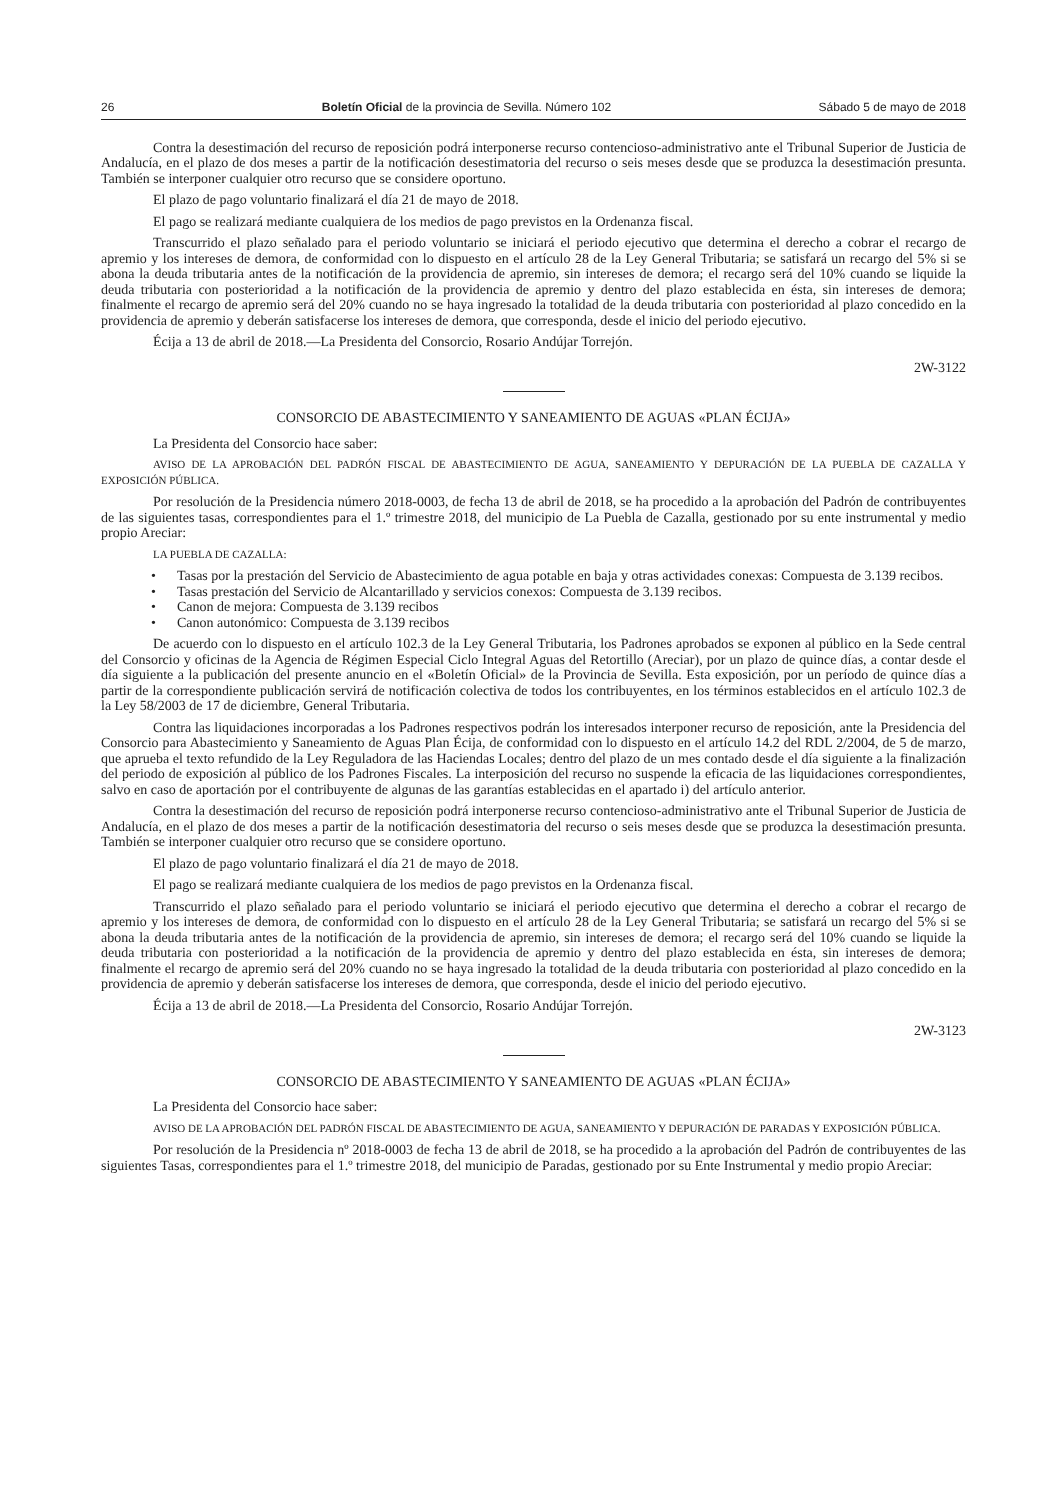26 Boletín Oficial de la provincia de Sevilla. Número 102 Sábado 5 de mayo de 2018
Contra la desestimación del recurso de reposición podrá interponerse recurso contencioso-administrativo ante el Tribunal Superior de Justicia de Andalucía, en el plazo de dos meses a partir de la notificación desestimatoria del recurso o seis meses desde que se produzca la desestimación presunta. También se interponer cualquier otro recurso que se considere oportuno.
El plazo de pago voluntario finalizará el día 21 de mayo de 2018.
El pago se realizará mediante cualquiera de los medios de pago previstos en la Ordenanza fiscal.
Transcurrido el plazo señalado para el periodo voluntario se iniciará el periodo ejecutivo que determina el derecho a cobrar el recargo de apremio y los intereses de demora, de conformidad con lo dispuesto en el artículo 28 de la Ley General Tributaria; se satisfará un recargo del 5% si se abona la deuda tributaria antes de la notificación de la providencia de apremio, sin intereses de demora; el recargo será del 10% cuando se liquide la deuda tributaria con posterioridad a la notificación de la providencia de apremio y dentro del plazo establecida en ésta, sin intereses de demora; finalmente el recargo de apremio será del 20% cuando no se haya ingresado la totalidad de la deuda tributaria con posterioridad al plazo concedido en la providencia de apremio y deberán satisfacerse los intereses de demora, que corresponda, desde el inicio del periodo ejecutivo.
Écija a 13 de abril de 2018.—La Presidenta del Consorcio, Rosario Andújar Torrejón.
2W-3122
CONSORCIO DE ABASTECIMIENTO Y SANEAMIENTO DE AGUAS «PLAN ÉCIJA»
La Presidenta del Consorcio hace saber:
AVISO DE LA APROBACIÓN DEL PADRÓN FISCAL DE ABASTECIMIENTO DE AGUA, SANEAMIENTO Y DEPURACIÓN DE LA PUEBLA DE CAZALLA Y EXPOSICIÓN PÚBLICA.
Por resolución de la Presidencia número 2018-0003, de fecha 13 de abril de 2018, se ha procedido a la aprobación del Padrón de contribuyentes de las siguientes tasas, correspondientes para el 1.º trimestre 2018, del municipio de La Puebla de Cazalla, gestionado por su ente instrumental y medio propio Areciar:
LA PUEBLA DE CAZALLA:
• Tasas por la prestación del Servicio de Abastecimiento de agua potable en baja y otras actividades conexas: Compuesta de 3.139 recibos.
• Tasas prestación del Servicio de Alcantarillado y servicios conexos: Compuesta de 3.139 recibos.
• Canon de mejora: Compuesta de 3.139 recibos
• Canon autonómico: Compuesta de 3.139 recibos
De acuerdo con lo dispuesto en el artículo 102.3 de la Ley General Tributaria, los Padrones aprobados se exponen al público en la Sede central del Consorcio y oficinas de la Agencia de Régimen Especial Ciclo Integral Aguas del Retortillo (Areciar), por un plazo de quince días, a contar desde el día siguiente a la publicación del presente anuncio en el «Boletín Oficial» de la Provincia de Sevilla. Esta exposición, por un período de quince días a partir de la correspondiente publicación servirá de notificación colectiva de todos los contribuyentes, en los términos establecidos en el artículo 102.3 de la Ley 58/2003 de 17 de diciembre, General Tributaria.
Contra las liquidaciones incorporadas a los Padrones respectivos podrán los interesados interponer recurso de reposición, ante la Presidencia del Consorcio para Abastecimiento y Saneamiento de Aguas Plan Écija, de conformidad con lo dispuesto en el artículo 14.2 del RDL 2/2004, de 5 de marzo, que aprueba el texto refundido de la Ley Reguladora de las Haciendas Locales; dentro del plazo de un mes contado desde el día siguiente a la finalización del periodo de exposición al público de los Padrones Fiscales. La interposición del recurso no suspende la eficacia de las liquidaciones correspondientes, salvo en caso de aportación por el contribuyente de algunas de las garantías establecidas en el apartado i) del artículo anterior.
Contra la desestimación del recurso de reposición podrá interponerse recurso contencioso-administrativo ante el Tribunal Superior de Justicia de Andalucía, en el plazo de dos meses a partir de la notificación desestimatoria del recurso o seis meses desde que se produzca la desestimación presunta. También se interponer cualquier otro recurso que se considere oportuno.
El plazo de pago voluntario finalizará el día 21 de mayo de 2018.
El pago se realizará mediante cualquiera de los medios de pago previstos en la Ordenanza fiscal.
Transcurrido el plazo señalado para el periodo voluntario se iniciará el periodo ejecutivo que determina el derecho a cobrar el recargo de apremio y los intereses de demora, de conformidad con lo dispuesto en el artículo 28 de la Ley General Tributaria; se satisfará un recargo del 5% si se abona la deuda tributaria antes de la notificación de la providencia de apremio, sin intereses de demora; el recargo será del 10% cuando se liquide la deuda tributaria con posterioridad a la notificación de la providencia de apremio y dentro del plazo establecida en ésta, sin intereses de demora; finalmente el recargo de apremio será del 20% cuando no se haya ingresado la totalidad de la deuda tributaria con posterioridad al plazo concedido en la providencia de apremio y deberán satisfacerse los intereses de demora, que corresponda, desde el inicio del periodo ejecutivo.
Écija a 13 de abril de 2018.—La Presidenta del Consorcio, Rosario Andújar Torrejón.
2W-3123
CONSORCIO DE ABASTECIMIENTO Y SANEAMIENTO DE AGUAS «PLAN ÉCIJA»
La Presidenta del Consorcio hace saber:
AVISO DE LA APROBACIÓN DEL PADRÓN FISCAL DE ABASTECIMIENTO DE AGUA, SANEAMIENTO Y DEPURACIÓN DE PARADAS Y EXPOSICIÓN PÚBLICA.
Por resolución de la Presidencia nº 2018-0003 de fecha 13 de abril de 2018, se ha procedido a la aprobación del Padrón de contribuyentes de las siguientes Tasas, correspondientes para el 1.º trimestre 2018, del municipio de Paradas, gestionado por su Ente Instrumental y medio propio Areciar: